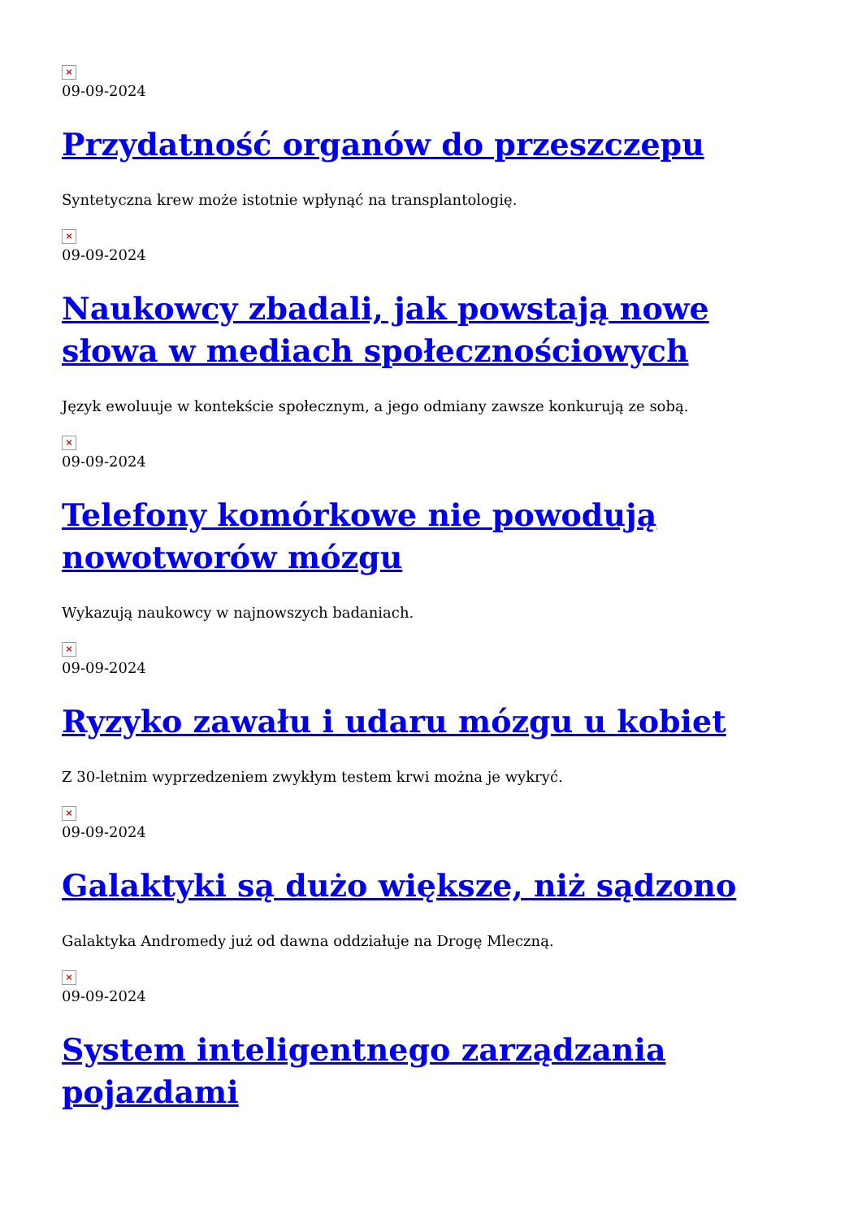×
09-09-2024
Przydatność organów do przeszczepu
Syntetyczna krew może istotnie wpłynąć na transplantologię.
×
09-09-2024
Naukowcy zbadali, jak powstają nowe słowa w mediach społecznościowych
Język ewoluuje w kontekście społecznym, a jego odmiany zawsze konkurują ze sobą.
×
09-09-2024
Telefony komórkowe nie powodują nowotworów mózgu
Wykazują naukowcy w najnowszych badaniach.
×
09-09-2024
Ryzyko zawału i udaru mózgu u kobiet
Z 30-letnim wyprzedzeniem zwykłym testem krwi można je wykryć.
×
09-09-2024
Galaktyki są dużo większe, niż sądzono
Galaktyka Andromedy już od dawna oddziałuje na Drogę Mleczną.
×
09-09-2024
System inteligentnego zarządzania pojazdami